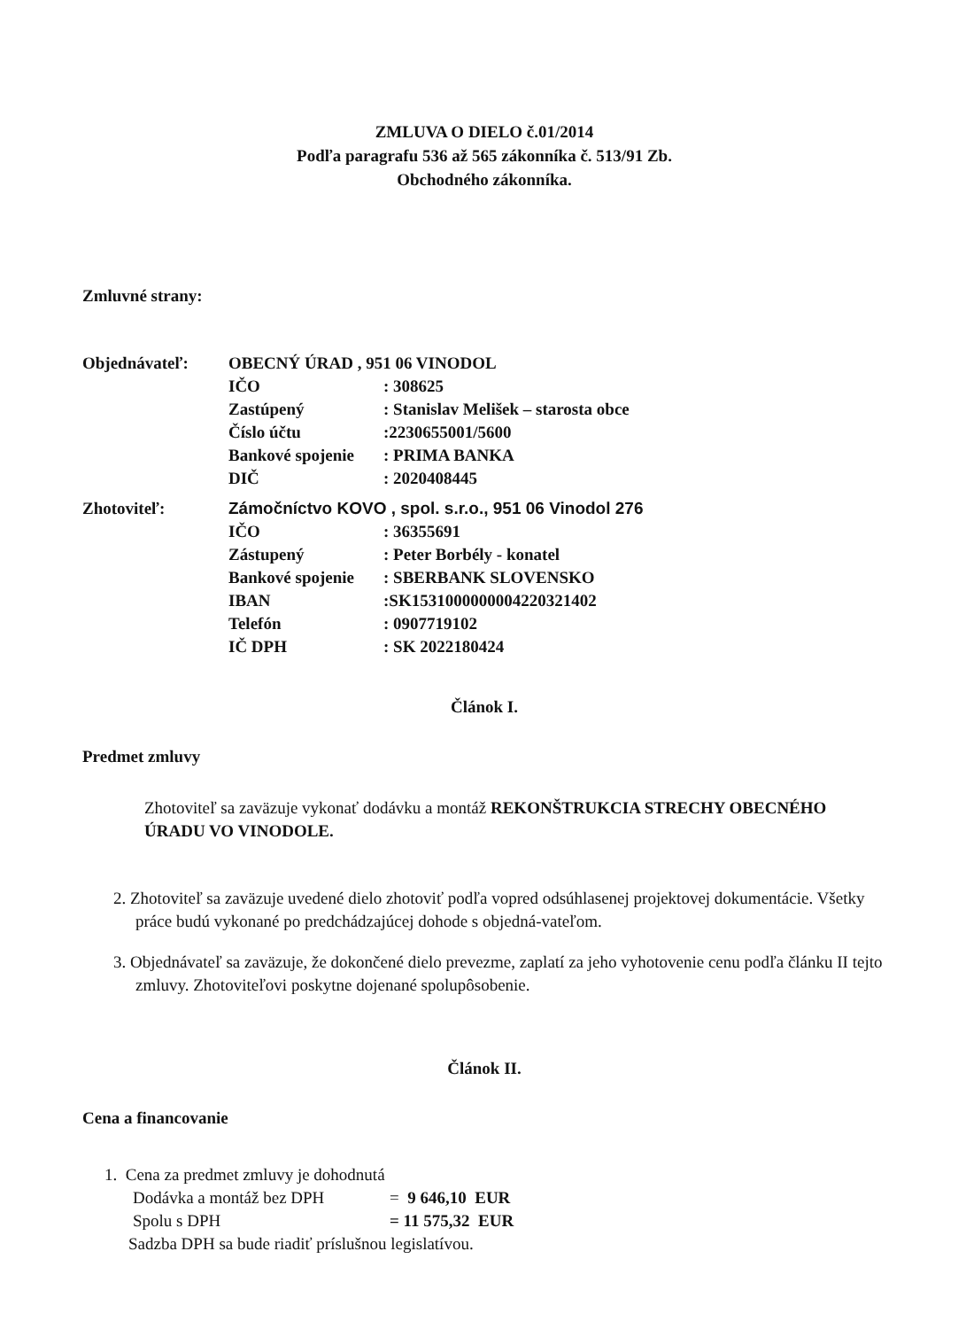ZMLUVA O DIELO č.01/2014
Podľa paragrafu 536 až 565 zákonníka č. 513/91 Zb.
Obchodného zákonníka.
Zmluvné strany:
| Objednávateľ: | OBECNÝ ÚRAD , 951 06 VINODOL | |
| | IČO | : 308625 |
| | Zastúpený | : Stanislav Melišek – starosta obce |
| | Číslo účtu | :2230655001/5600 |
| | Bankové spojenie | : PRIMA BANKA |
| | DIČ | : 2020408445 |
| Zhotoviteľ: | Zámočníctvo KOVO , spol. s.r.o., 951 06 Vinodol 276 | |
| | IČO | : 36355691 |
| | Zástupený | : Peter Borbély - konatel |
| | Bankové spojenie | : SBERBANK SLOVENSKO |
| | IBAN | :SK1531000000004220321402 |
| | Telefón | : 0907719102 |
| | IČ DPH | : SK 2022180424 |
Článok I.
Predmet zmluvy
Zhotoviteľ sa zaväzuje vykonať dodávku a montáž REKONŠTRUKCIA STRECHY OBECNÉHO ÚRADU VO VINODOLE.
2. Zhotoviteľ sa zaväzuje uvedené dielo zhotoviť podľa vopred odsúhlasenej projektovej dokumentácie. Všetky práce budú vykonané po predchádzajúcej dohode s objedná-vateľom.
3. Objednávateľ sa zaväzuje, že dokončené dielo prevezme, zaplatí za jeho vyhotovenie cenu podľa článku II tejto zmluvy. Zhotoviteľovi poskytne dojenané spolupôsobenie.
Článok II.
Cena a financovanie
1. Cena za predmet zmluvy je dohodnutá
| Dodávka a montáž bez DPH | = 9 646,10 EUR |
| Spolu s DPH | = 11 575,32 EUR |
Sadzba DPH sa bude riadiť príslušnou legislatívou.